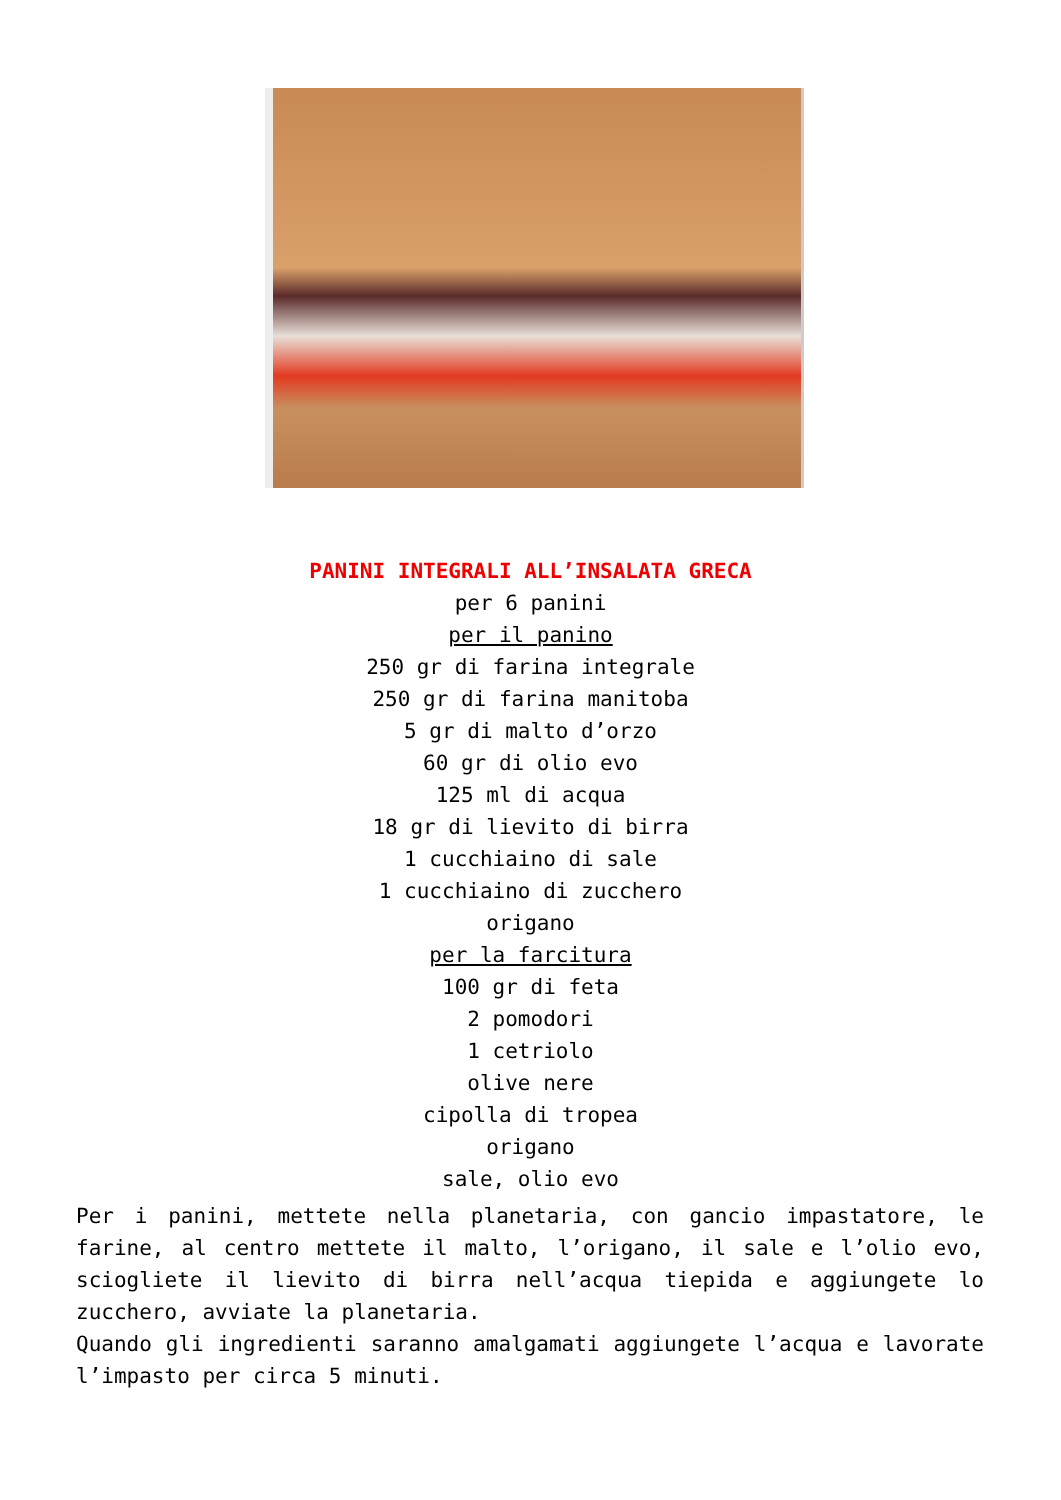PANINI INTEGRALI ALL’INSALATA GRECA
per 6 panini
per il panino
250 gr di farina integrale
250 gr di farina manitoba
5 gr di malto d’orzo
60 gr di olio evo
125 ml di acqua
18 gr di lievito di birra
1 cucchiaino di sale
1 cucchiaino di zucchero
origano
per la farcitura
100 gr di feta
2 pomodori
1 cetriolo
olive nere
cipolla di tropea
origano
sale, olio evo
Per i panini, mettete nella planetaria, con gancio impastatore, le farine, al centro mettete il malto, l’origano, il sale e l’olio evo, sciogliete il lievito di birra nell’acqua tiepida e aggiungete lo zucchero, avviate la planetaria.
Quando gli ingredienti saranno amalgamati aggiungete l’acqua e lavorate l’impasto per circa 5 minuti.